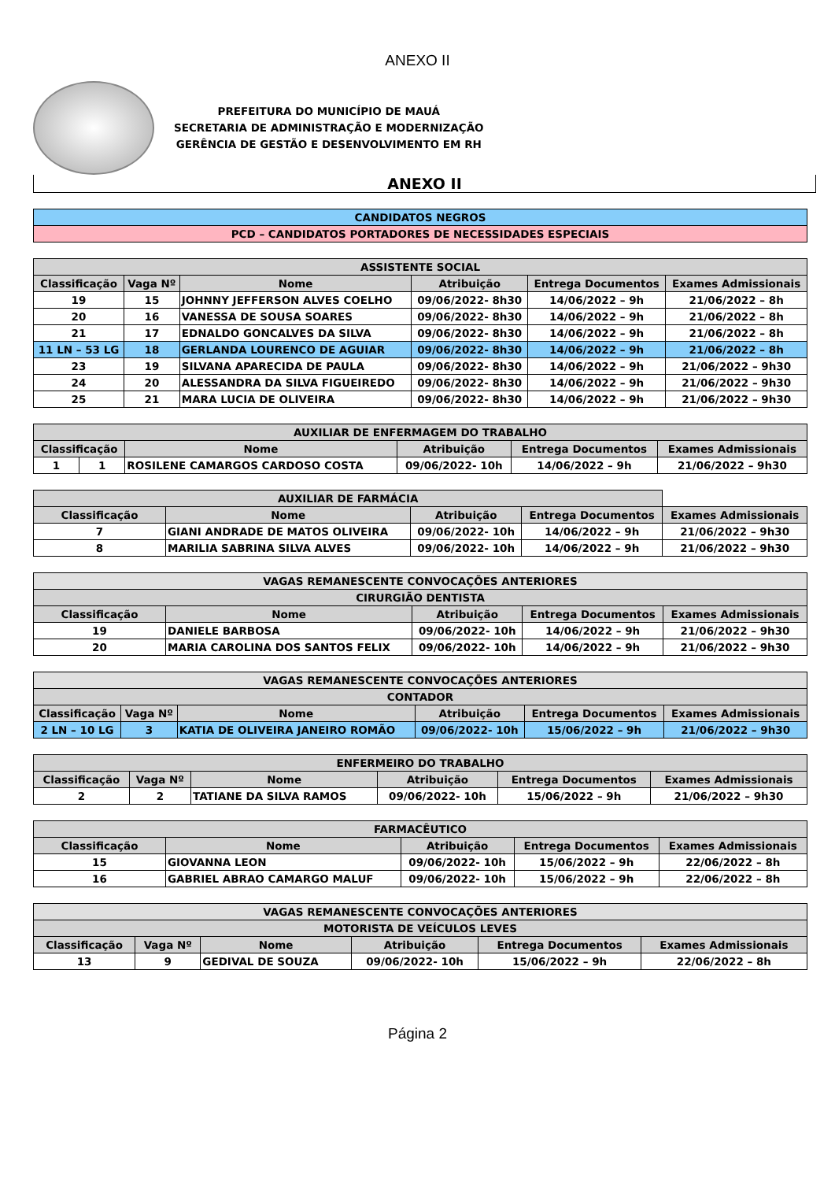ANEXO II
PREFEITURA DO MUNICÍPIO DE MAUÁ
SECRETARIA DE ADMINISTRAÇÃO E MODERNIZAÇÃO
GERÊNCIA DE GESTÃO E DESENVOLVIMENTO EM RH
ANEXO II
| CANDIDATOS NEGROS |
| PCD – CANDIDATOS PORTADORES DE NECESSIDADES ESPECIAIS |
| ASSISTENTE SOCIAL | | | | | |
| --- | --- | --- | --- | --- | --- |
| Classificação | Vaga Nº | Nome | Atribuição | Entrega Documentos | Exames Admissionais |
| 19 | 15 | JOHNNY JEFFERSON ALVES COELHO | 09/06/2022- 8h30 | 14/06/2022 – 9h | 21/06/2022 – 8h |
| 20 | 16 | VANESSA DE SOUSA SOARES | 09/06/2022- 8h30 | 14/06/2022 – 9h | 21/06/2022 – 8h |
| 21 | 17 | EDNALDO GONCALVES DA SILVA | 09/06/2022- 8h30 | 14/06/2022 – 9h | 21/06/2022 – 8h |
| 11 LN – 53 LG | 18 | GERLANDA LOURENCO DE AGUIAR | 09/06/2022- 8h30 | 14/06/2022 – 9h | 21/06/2022 – 8h |
| 23 | 19 | SILVANA APARECIDA DE PAULA | 09/06/2022- 8h30 | 14/06/2022 – 9h | 21/06/2022 – 9h30 |
| 24 | 20 | ALESSANDRA DA SILVA FIGUEIREDO | 09/06/2022- 8h30 | 14/06/2022 – 9h | 21/06/2022 – 9h30 |
| 25 | 21 | MARA LUCIA DE OLIVEIRA | 09/06/2022- 8h30 | 14/06/2022 – 9h | 21/06/2022 – 9h30 |
| AUXILIAR DE ENFERMAGEM DO TRABALHO | | | | | |
| --- | --- | --- | --- | --- | --- |
| Classificação | | Nome | Atribuição | Entrega Documentos | Exames Admissionais |
| 1 | 1 | ROSILENE CAMARGOS CARDOSO COSTA | 09/06/2022- 10h | 14/06/2022 – 9h | 21/06/2022 – 9h30 |
| AUXILIAR DE FARMÁCIA | | | | |
| --- | --- | --- | --- | --- |
| Classificação | Nome | Atribuição | Entrega Documentos | Exames Admissionais |
| 7 | GIANI ANDRADE DE MATOS OLIVEIRA | 09/06/2022- 10h | 14/06/2022 – 9h | 21/06/2022 – 9h30 |
| 8 | MARILIA SABRINA SILVA ALVES | 09/06/2022- 10h | 14/06/2022 – 9h | 21/06/2022 – 9h30 |
| VAGAS REMANESCENTE CONVOCAÇÕES ANTERIORES | | | | |
| CIRURGIÃO DENTISTA | | | | |
| Classificação | Nome | Atribuição | Entrega Documentos | Exames Admissionais |
| 19 | DANIELE BARBOSA | 09/06/2022- 10h | 14/06/2022 – 9h | 21/06/2022 – 9h30 |
| 20 | MARIA CAROLINA DOS SANTOS FELIX | 09/06/2022- 10h | 14/06/2022 – 9h | 21/06/2022 – 9h30 |
| VAGAS REMANESCENTE CONVOCAÇÕES ANTERIORES | | | | | |
| CONTADOR | | | | | |
| Classificação | Vaga Nº | Nome | Atribuição | Entrega Documentos | Exames Admissionais |
| 2 LN – 10 LG | 3 | KATIA DE OLIVEIRA JANEIRO ROMÃO | 09/06/2022- 10h | 15/06/2022 – 9h | 21/06/2022 – 9h30 |
| ENFERMEIRO DO TRABALHO | | | | | |
| --- | --- | --- | --- | --- | --- |
| Classificação | Vaga Nº | Nome | Atribuição | Entrega Documentos | Exames Admissionais |
| 2 | 2 | TATIANE DA SILVA RAMOS | 09/06/2022- 10h | 15/06/2022 – 9h | 21/06/2022 – 9h30 |
| FARMACÊUTICO | | | | |
| --- | --- | --- | --- | --- |
| Classificação | Nome | Atribuição | Entrega Documentos | Exames Admissionais |
| 15 | GIOVANNA LEON | 09/06/2022- 10h | 15/06/2022 – 9h | 22/06/2022 – 8h |
| 16 | GABRIEL ABRAO CAMARGO MALUF | 09/06/2022- 10h | 15/06/2022 – 9h | 22/06/2022 – 8h |
| VAGAS REMANESCENTE CONVOCAÇÕES ANTERIORES | | | | | |
| MOTORISTA DE VEÍCULOS LEVES | | | | | |
| Classificação | Vaga Nº | Nome | Atribuição | Entrega Documentos | Exames Admissionais |
| 13 | 9 | GEDIVAL DE SOUZA | 09/06/2022- 10h | 15/06/2022 – 9h | 22/06/2022 – 8h |
Página 2